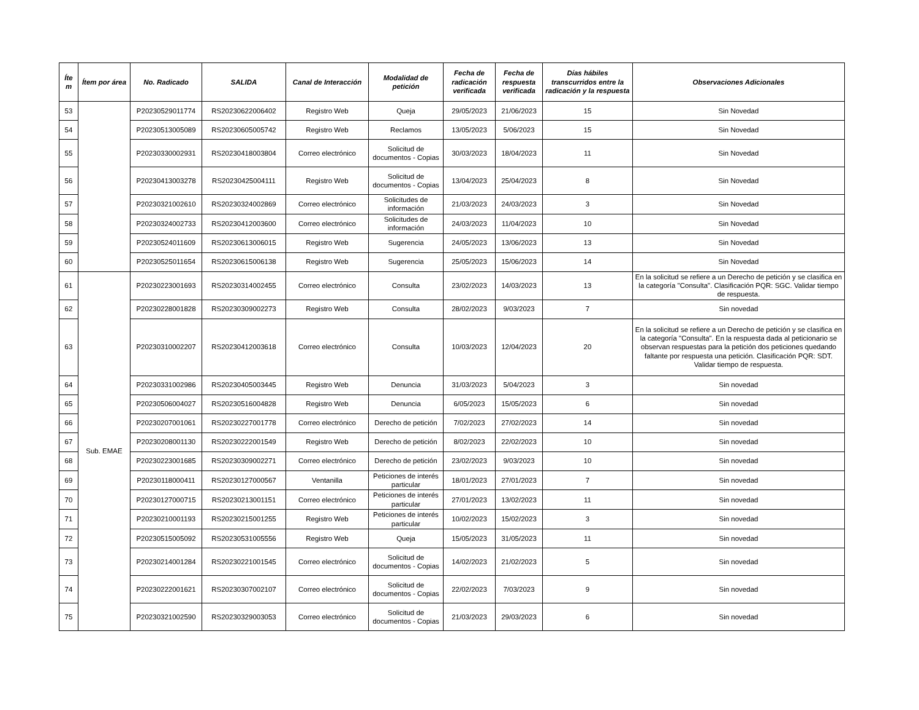| Íte m | Ítem por área | No. Radicado | SALIDA | Canal de Interacción | Modalidad de petición | Fecha de radicación verificada | Fecha de respuesta verificada | Días hábiles transcurridos entre la radicación y la respuesta | Observaciones Adicionales |
| --- | --- | --- | --- | --- | --- | --- | --- | --- | --- |
| 53 | | P20230529011774 | RS20230622006402 | Registro Web | Queja | 29/05/2023 | 21/06/2023 | 15 | Sin Novedad |
| 54 | | P20230513005089 | RS20230605005742 | Registro Web | Reclamos | 13/05/2023 | 5/06/2023 | 15 | Sin Novedad |
| 55 | | P20230330002931 | RS20230418003804 | Correo electrónico | Solicitud de documentos - Copias | 30/03/2023 | 18/04/2023 | 11 | Sin Novedad |
| 56 | | P20230413003278 | RS20230425004111 | Registro Web | Solicitud de documentos - Copias | 13/04/2023 | 25/04/2023 | 8 | Sin Novedad |
| 57 | | P20230321002610 | RS20230324002869 | Correo electrónico | Solicitudes de información | 21/03/2023 | 24/03/2023 | 3 | Sin Novedad |
| 58 | | P20230324002733 | RS20230412003600 | Correo electrónico | Solicitudes de información | 24/03/2023 | 11/04/2023 | 10 | Sin Novedad |
| 59 | | P20230524011609 | RS20230613006015 | Registro Web | Sugerencia | 24/05/2023 | 13/06/2023 | 13 | Sin Novedad |
| 60 | | P20230525011654 | RS20230615006138 | Registro Web | Sugerencia | 25/05/2023 | 15/06/2023 | 14 | Sin Novedad |
| 61 | Sub. EMAE | P20230223001693 | RS20230314002455 | Correo electrónico | Consulta | 23/02/2023 | 14/03/2023 | 13 | En la solicitud se refiere a un Derecho de petición y se clasifica en la categoría "Consulta". Clasificación PQR: SGC. Validar tiempo de respuesta. |
| 62 | | P20230228001828 | RS20230309002273 | Registro Web | Consulta | 28/02/2023 | 9/03/2023 | 7 | Sin novedad |
| 63 | | P20230310002207 | RS20230412003618 | Correo electrónico | Consulta | 10/03/2023 | 12/04/2023 | 20 | En la solicitud se refiere a un Derecho de petición y se clasifica en la categoría "Consulta". En la respuesta dada al peticionario se observan respuestas para la petición dos peticiones quedando faltante por respuesta una petición. Clasificación PQR: SDT. Validar tiempo de respuesta. |
| 64 | | P20230331002986 | RS20230405003445 | Registro Web | Denuncia | 31/03/2023 | 5/04/2023 | 3 | Sin novedad |
| 65 | | P20230506004027 | RS20230516004828 | Registro Web | Denuncia | 6/05/2023 | 15/05/2023 | 6 | Sin novedad |
| 66 | | P20230207001061 | RS20230227001778 | Correo electrónico | Derecho de petición | 7/02/2023 | 27/02/2023 | 14 | Sin novedad |
| 67 | | P20230208001130 | RS20230222001549 | Registro Web | Derecho de petición | 8/02/2023 | 22/02/2023 | 10 | Sin novedad |
| 68 | | P20230223001685 | RS20230309002271 | Correo electrónico | Derecho de petición | 23/02/2023 | 9/03/2023 | 10 | Sin novedad |
| 69 | | P20230118000411 | RS20230127000567 | Ventanilla | Peticiones de interés particular | 18/01/2023 | 27/01/2023 | 7 | Sin novedad |
| 70 | | P20230127000715 | RS20230213001151 | Correo electrónico | Peticiones de interés particular | 27/01/2023 | 13/02/2023 | 11 | Sin novedad |
| 71 | | P20230210001193 | RS20230215001255 | Registro Web | Peticiones de interés particular | 10/02/2023 | 15/02/2023 | 3 | Sin novedad |
| 72 | | P20230515005092 | RS20230531005556 | Registro Web | Queja | 15/05/2023 | 31/05/2023 | 11 | Sin novedad |
| 73 | | P20230214001284 | RS20230221001545 | Correo electrónico | Solicitud de documentos - Copias | 14/02/2023 | 21/02/2023 | 5 | Sin novedad |
| 74 | | P20230222001621 | RS20230307002107 | Correo electrónico | Solicitud de documentos - Copias | 22/02/2023 | 7/03/2023 | 9 | Sin novedad |
| 75 | | P20230321002590 | RS20230329003053 | Correo electrónico | Solicitud de documentos - Copias | 21/03/2023 | 29/03/2023 | 6 | Sin novedad |